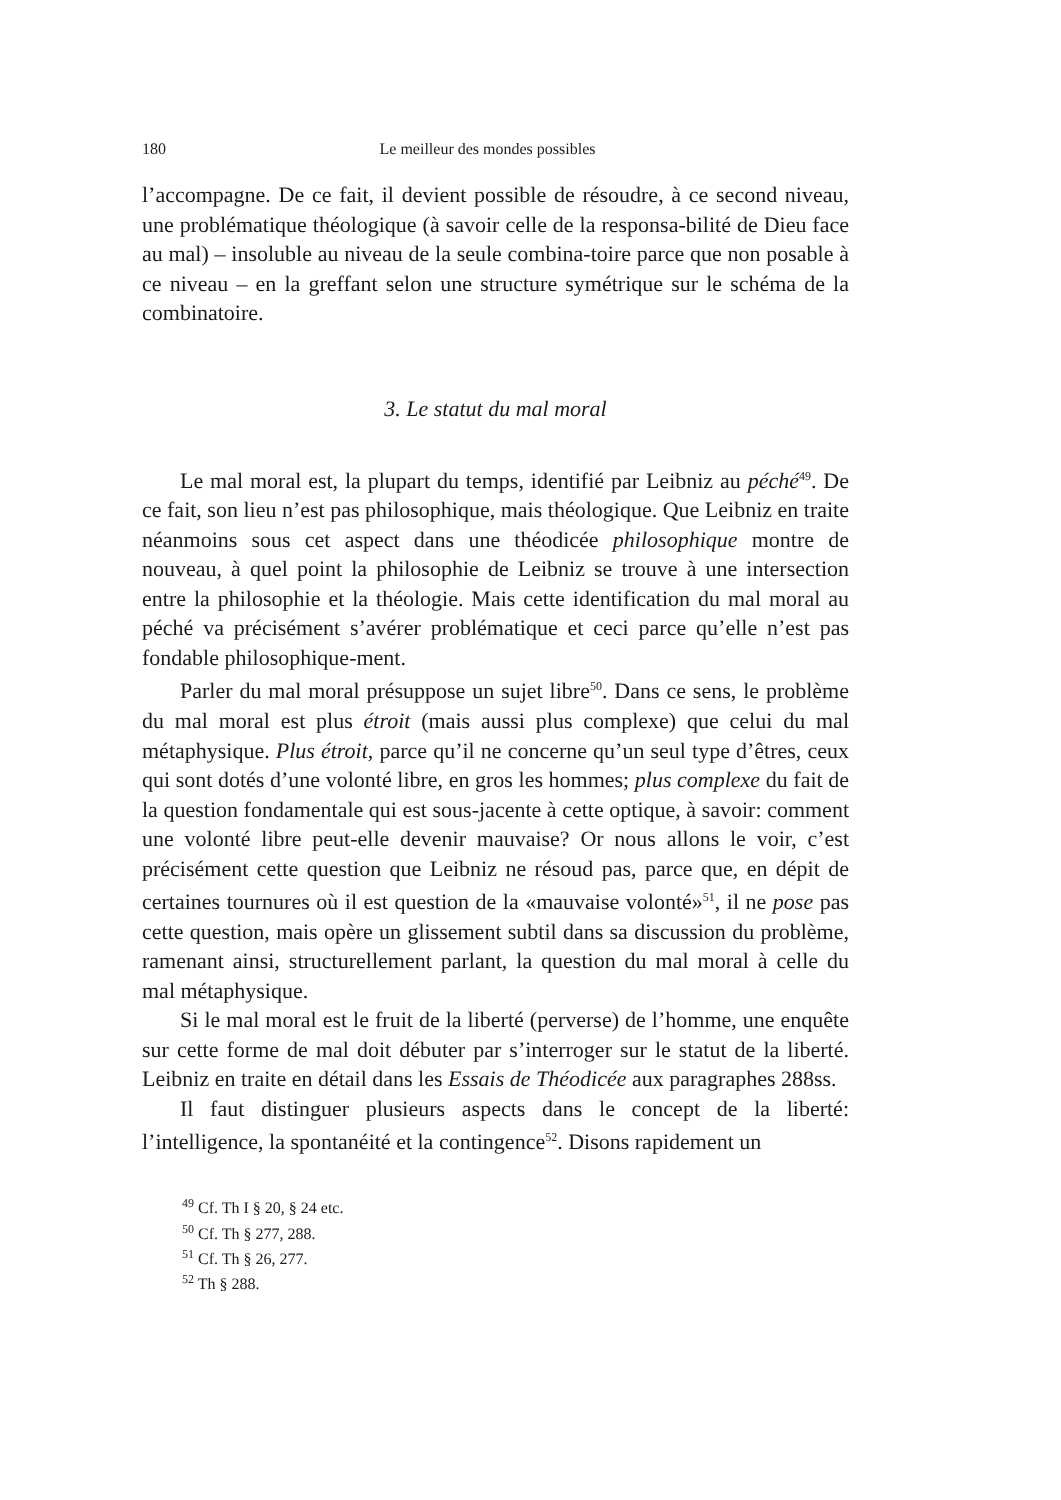180 Le meilleur des mondes possibles
l’accompagne. De ce fait, il devient possible de résoudre, à ce second niveau, une problématique théologique (à savoir celle de la responsa-bilité de Dieu face au mal) – insoluble au niveau de la seule combina-toire parce que non posable à ce niveau – en la greffant selon une structure symétrique sur le schéma de la combinatoire.
3. Le statut du mal moral
Le mal moral est, la plupart du temps, identifié par Leibniz au péché<sup>49</sup>. De ce fait, son lieu n’est pas philosophique, mais théologique. Que Leibniz en traite néanmoins sous cet aspect dans une théodicée philosophique montre de nouveau, à quel point la philosophie de Leibniz se trouve à une intersection entre la philosophie et la théologie. Mais cette identification du mal moral au péché va précisément s’avérer problématique et ceci parce qu’elle n’est pas fondable philosophique-ment.
Parler du mal moral présuppose un sujet libre<sup>50</sup>. Dans ce sens, le problème du mal moral est plus étroit (mais aussi plus complexe) que celui du mal métaphysique. Plus étroit, parce qu’il ne concerne qu’un seul type d’êtres, ceux qui sont dotés d’une volonté libre, en gros les hommes; plus complexe du fait de la question fondamentale qui est sous-jacente à cette optique, à savoir: comment une volonté libre peut-elle devenir mauvaise? Or nous allons le voir, c’est précisément cette question que Leibniz ne résoud pas, parce que, en dépit de certaines tournures où il est question de la «mauvaise volonté»<sup>51</sup>, il ne pose pas cette question, mais opère un glissement subtil dans sa discussion du problème, ramenant ainsi, structurellement parlant, la question du mal moral à celle du mal métaphysique.
Si le mal moral est le fruit de la liberté (perverse) de l’homme, une enquête sur cette forme de mal doit débuter par s’interroger sur le statut de la liberté. Leibniz en traite en détail dans les Essais de Théodicée aux paragraphes 288ss.
Il faut distinguer plusieurs aspects dans le concept de la liberté: l’intelligence, la spontanéité et la contingence<sup>52</sup>. Disons rapidement un
<sup>49</sup> Cf. Th I § 20, § 24 etc.
<sup>50</sup> Cf. Th § 277, 288.
<sup>51</sup> Cf. Th § 26, 277.
<sup>52</sup> Th § 288.